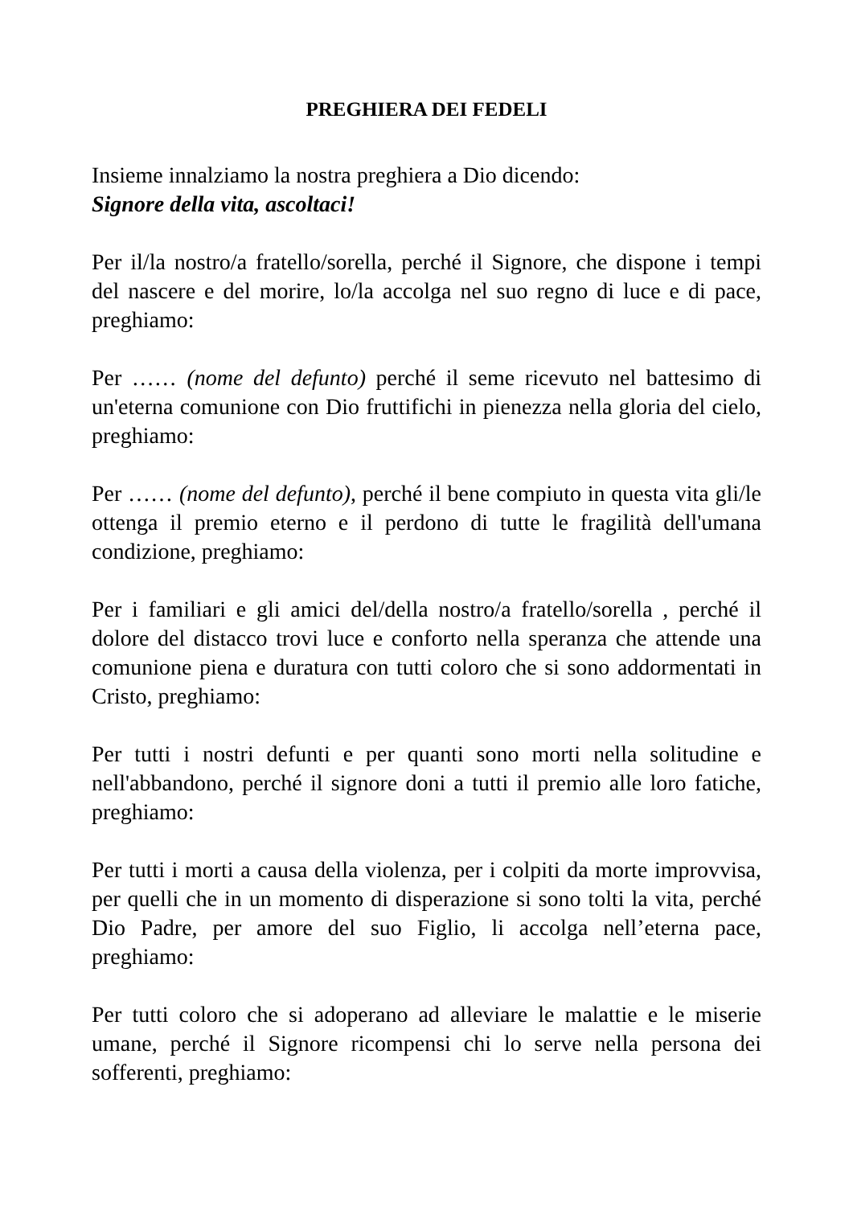PREGHIERA DEI FEDELI
Insieme innalziamo la nostra preghiera a Dio dicendo:
Signore della vita, ascoltaci!
Per il/la nostro/a fratello/sorella, perché il Signore, che dispone i tempi del nascere e del morire, lo/la accolga nel suo regno di luce e di pace, preghiamo:
Per …… (nome del defunto) perché il seme ricevuto nel battesimo di un'eterna comunione con Dio fruttifichi in pienezza nella gloria del cielo, preghiamo:
Per …… (nome del defunto), perché il bene compiuto in questa vita gli/le ottenga il premio eterno e il perdono di tutte le fragilità dell'umana condizione, preghiamo:
Per i familiari e gli amici del/della nostro/a fratello/sorella , perché il dolore del distacco trovi luce e conforto nella speranza che attende una comunione piena e duratura con tutti coloro che si sono addormentati in Cristo, preghiamo:
Per tutti i nostri defunti e per quanti sono morti nella solitudine e nell'abbandono, perché il signore doni a tutti il premio alle loro fatiche, preghiamo:
Per tutti i morti a causa della violenza, per i colpiti da morte improvvisa, per quelli che in un momento di disperazione si sono tolti la vita, perché Dio Padre, per amore del suo Figlio, li accolga nell’eterna pace, preghiamo:
Per tutti coloro che si adoperano ad alleviare le malattie e le miserie umane, perché il Signore ricompensi chi lo serve nella persona dei sofferenti, preghiamo: